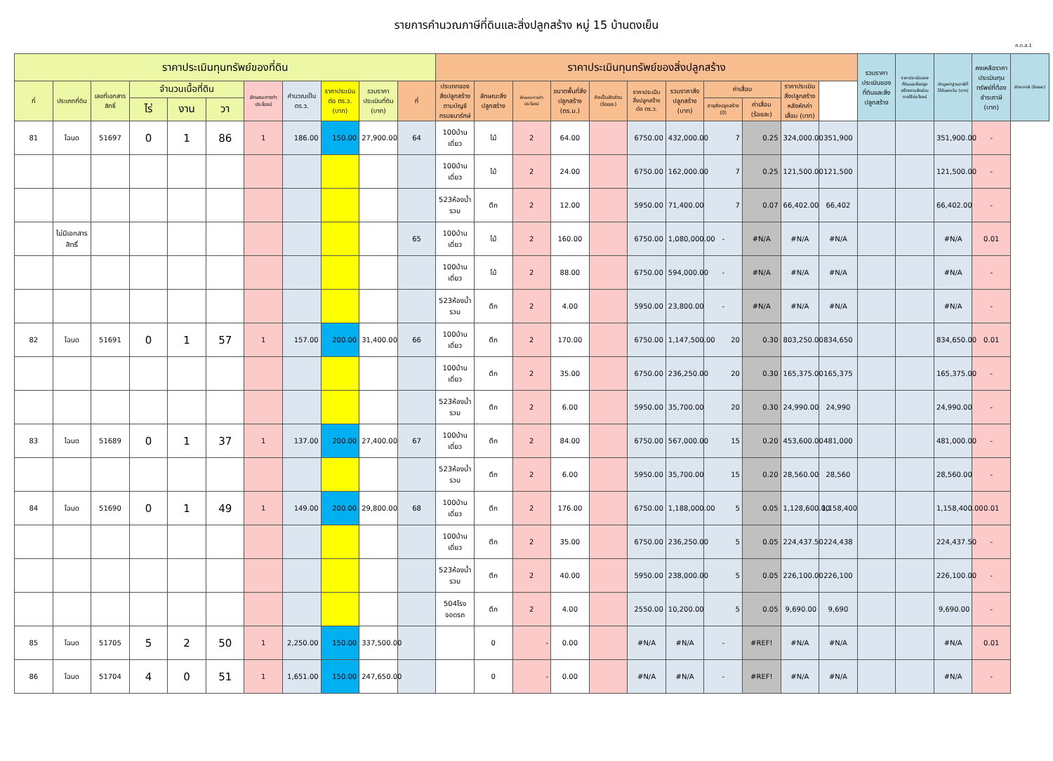รายการคำนวณภาษีที่ดินและสิ่งปลูกสร้าง หมู่ 15 บ้านดงเย็น
ภ.ด.ส.1
| ราคาประเมินทุนทรัพย์ของที่ดิน | | | | | | | | | | | ราคาประเมินทุนทรัพย์ของสิ่งปลูกสร้าง | | | | | | | | | | | รวมราคาประเมินของที่ดินและสิ่งปลูกสร้าง | ราคาประเมินของที่ดินและสิ่งปลูกสร้างตามสัดส่วนการใช้ประโยชน์ | หักมูลค่าฐานภาษีที่ได้รับยกเว้น (บาท) | คงเหลือราคาประเมินทุนทรัพย์ที่ต้องชำระภาษี (บาท) | อัตราภาษี (ร้อยละ) |
| --- | --- | --- | --- | --- | --- | --- | --- | --- | --- | --- | --- | --- | --- | --- | --- | --- | --- | --- | --- | --- | --- | --- | --- | --- | --- | --- |
| ที่ | ประเภทที่ดิน | เลขที่เอกสารสิทธิ์ | จำนวนเนื้อที่ดิน | | | ลักษณะการทำประโยชน์ | คำนวณเป็น ตร.ว. | ราคาประเมินต่อ ตร.ว. (บาท) | รวมราคาประเมินที่ดิน (บาท) | ที่ | ประเภทของสิ่งปลูกสร้างตามบัญชีกรมธนารักษ์ | ลักษณะสิ่งปลูกสร้าง | ลักษณะการทำประโยชน์ | ขนาดพื้นที่สิ่งปลูกสร้าง (ตร.ม.) | คิดเป็นสัดส่วน (ร้อยละ) | ราคาประเมินสิ่งปลูกสร้างต่อ ตร.ว. | รวมราคาสิ่งปลูกสร้าง (บาท) | ค่าเสื่อม | | ราคาประเมินสิ่งปลูกสร้างหลังหักค่าเสื่อม (บาท) | | | | | | |
| | | | ไร่ | งาน | วา | | | | | | | | | | | | | อายุสิ่งปลูกสร้าง (ปี) | ค่าเสื่อม (ร้อยละ) | | | | | | | |
| 81 | โฉนด | 51697 | 0 | 1 | 86 | 1 | 186.00 | 150.00 | 27,900.00 | 64 | 100บ้านเดี่ยว | ไม้ | 2 | 64.00 | | 6750.00 | 432,000.00 | 7 | 0.25 | 324,000.00 | 351,900 | | | 351,900.00 | - | |
| | | | | | | | | | | | 100บ้านเดี่ยว | ไม้ | 2 | 24.00 | | 6750.00 | 162,000.00 | 7 | 0.25 | 121,500.00 | 121,500 | | | 121,500.00 | - | |
| | | | | | | | | | | | 523ห้องน้ำรวม | ตึก | 2 | 12.00 | | 5950.00 | 71,400.00 | 7 | 0.07 | 66,402.00 | 66,402 | | | 66,402.00 | - | |
| | ไม่มีเอกสารสิทธิ์ | | | | | | | | | 65 | 100บ้านเดี่ยว | ไม้ | 2 | 160.00 | | 6750.00 | 1,080,000.00 | - | #N/A | #N/A | #N/A | | | #N/A | 0.01 | |
| | | | | | | | | | | | 100บ้านเดี่ยว | ไม้ | 2 | 88.00 | | 6750.00 | 594,000.00 | - | #N/A | #N/A | #N/A | | | #N/A | - | |
| | | | | | | | | | | | 523ห้องน้ำรวม | ตึก | 2 | 4.00 | | 5950.00 | 23,800.00 | - | #N/A | #N/A | #N/A | | | #N/A | - | |
| 82 | โฉนด | 51691 | 0 | 1 | 57 | 1 | 157.00 | 200.00 | 31,400.00 | 66 | 100บ้านเดี่ยว | ตึก | 2 | 170.00 | | 6750.00 | 1,147,500.00 | 20 | 0.30 | 803,250.00 | 834,650 | | | 834,650.00 | 0.01 | |
| | | | | | | | | | | | 100บ้านเดี่ยว | ตึก | 2 | 35.00 | | 6750.00 | 236,250.00 | 20 | 0.30 | 165,375.00 | 165,375 | | | 165,375.00 | - | |
| | | | | | | | | | | | 523ห้องน้ำรวม | ตึก | 2 | 6.00 | | 5950.00 | 35,700.00 | 20 | 0.30 | 24,990.00 | 24,990 | | | 24,990.00 | - | |
| 83 | โฉนด | 51689 | 0 | 1 | 37 | 1 | 137.00 | 200.00 | 27,400.00 | 67 | 100บ้านเดี่ยว | ตึก | 2 | 84.00 | | 6750.00 | 567,000.00 | 15 | 0.20 | 453,600.00 | 481,000 | | | 481,000.00 | - | |
| | | | | | | | | | | | 523ห้องน้ำรวม | ตึก | 2 | 6.00 | | 5950.00 | 35,700.00 | 15 | 0.20 | 28,560.00 | 28,560 | | | 28,560.00 | - | |
| 84 | โฉนด | 51690 | 0 | 1 | 49 | 1 | 149.00 | 200.00 | 29,800.00 | 68 | 100บ้านเดี่ยว | ตึก | 2 | 176.00 | | 6750.00 | 1,188,000.00 | 5 | 0.05 | 1,128,600.00 | 1,158,400 | | | 1,158,400.00 | 0.01 | |
| | | | | | | | | | | | 100บ้านเดี่ยว | ตึก | 2 | 35.00 | | 6750.00 | 236,250.00 | 5 | 0.05 | 224,437.50 | 224,438 | | | 224,437.50 | - | |
| | | | | | | | | | | | 523ห้องน้ำรวม | ตึก | 2 | 40.00 | | 5950.00 | 238,000.00 | 5 | 0.05 | 226,100.00 | 226,100 | | | 226,100.00 | - | |
| | | | | | | | | | | | 504โรงจอดรถ | ตึก | 2 | 4.00 | | 2550.00 | 10,200.00 | 5 | 0.05 | 9,690.00 | 9,690 | | | 9,690.00 | - | |
| 85 | โฉนด | 51705 | 5 | 2 | 50 | 1 | 2,250.00 | 150.00 | 337,500.00 | | | 0 | - | 0.00 | | #N/A | #N/A | - | #REF! | #N/A | #N/A | | | #N/A | 0.01 | |
| 86 | โฉนด | 51704 | 4 | 0 | 51 | 1 | 1,651.00 | 150.00 | 247,650.00 | | | 0 | - | 0.00 | | #N/A | #N/A | - | #REF! | #N/A | #N/A | | | #N/A | - | |